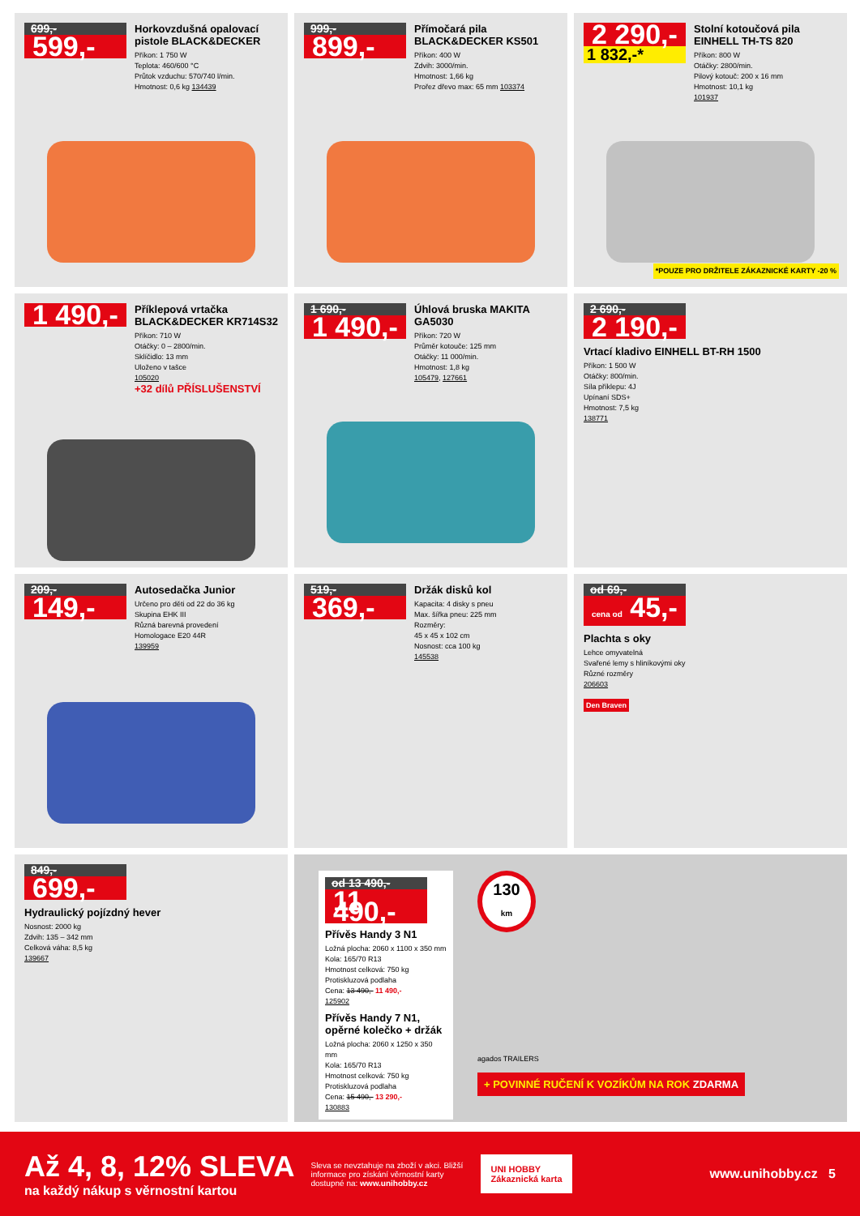699,-
599,-
Horkovzdušná opalovací pistole BLACK&DECKER
Příkon: 1 750 W
Teplota: 460/600 °C
Průtok vzduchu: 570/740 l/min.
Hmotnost: 0,6 kg 134439
999,-
899,-
Přímočará pila BLACK&DECKER KS501
Příkon: 400 W
Zdvih: 3000/min.
Hmotnost: 1,66 kg
Prořez dřevo max: 65 mm 103374
2 290,-
1 832,-*
Stolní kotoučová pila EINHELL TH-TS 820
Příkon: 800 W
Otáčky: 2800/min.
Pilový kotouč: 200 x 16 mm
Hmotnost: 10,1 kg
101937
*POUZE PRO DRŽITELE ZÁKAZNICKÉ KARTY -20 %
1 490,-
Příklepová vrtačka BLACK&DECKER KR714S32
Příkon: 710 W
Otáčky: 0 – 2800/min.
Sklíčidlo: 13 mm
Uloženo v tašce
105020
+32 dílů PŘÍSLUŠENSTVÍ
1 690,-
1 490,-
Úhlová bruska MAKITA GA5030
Příkon: 720 W
Průměr kotouče: 125 mm
Otáčky: 11 000/min.
Hmotnost: 1,8 kg
105479, 127661
2 690,-
2 190,-
Vrtací kladivo EINHELL BT-RH 1500
Příkon: 1 500 W
Otáčky: 800/min.
Síla příklepu: 4J
Upínaní SDS+
Hmotnost: 7,5 kg
138771
209,-
149,-
Autosedačka Junior
Určeno pro děti od 22 do 36 kg
Skupina EHK III
Různá barevná provedení
Homologace E20 44R
139959
519,-
369,-
Držák disků kol
Kapacita: 4 disky s pneu
Max. šířka pneu: 225 mm
Rozměry:
45 x 45 x 102 cm
Nosnost: cca 100 kg
145538
od 69,-
cena od 45,-
Plachta s oky
Lehce omyvatelná
Svařené lemy s hliníkovými oky
Různé rozměry
206603
Den Braven
849,-
699,-
Hydraulický pojízdný hever
Nosnost: 2000 kg
Zdvih: 135 – 342 mm
Celková váha: 8,5 kg
139667
od 13 490,-
11 490,-
Přívěs Handy 3 N1
Ložná plocha: 2060 x 1100 x 350 mm
Kola: 165/70 R13
Hmotnost celková: 750 kg
Protiskluzová podlaha
Cena: 13 490,- 11 490,-
125902
Přívěs Handy 7 N1, opěrné kolečko + držák
Ložná plocha: 2060 x 1250 x 350 mm
Kola: 165/70 R13
Hmotnost celková: 750 kg
Protiskluzová podlaha
Cena: 15 490,- 13 290,-
130883
130
km
agados TRAILERS
+ POVINNÉ RUČENÍ K VOZÍKŮM NA ROK ZDARMA
Až 4, 8, 12% SLEVA
na každý nákup s věrnostní kartou
Sleva se nevztahuje na zboží v akci. Bližší informace pro získání věrnostní karty dostupné na: www.unihobby.cz
UNI HOBBY
Zákaznická karta
www.unihobby.cz 5